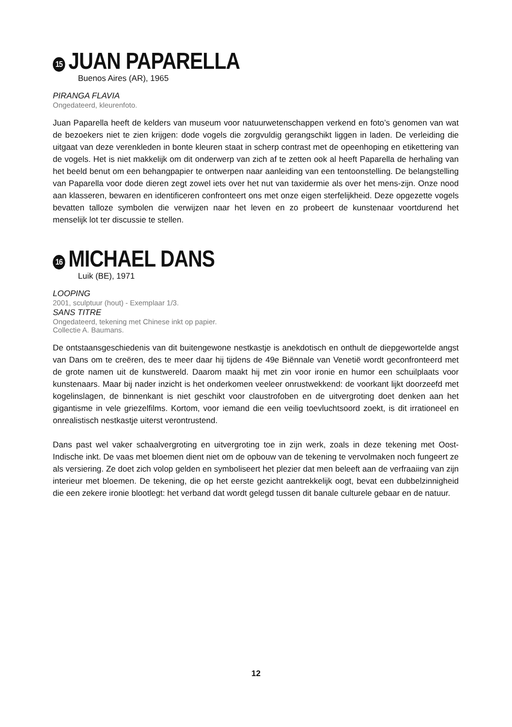15 JUAN PAPARELLA
Buenos Aires (AR), 1965
PIRANGA FLAVIA
Ongedateerd, kleurenfoto.
Juan Paparella heeft de kelders van museum voor natuurwetenschappen verkend en foto’s genomen van wat de bezoekers niet te zien krijgen: dode vogels die zorgvuldig gerangschikt liggen in laden. De verleiding die uitgaat van deze verenkleden in bonte kleuren staat in scherp contrast met de opeenhoping en etikettering van de vogels. Het is niet makkelijk om dit onderwerp van zich af te zetten ook al heeft Paparella de herhaling van het beeld benut om een behangpapier te ontwerpen naar aanleiding van een tentoonstelling. De belangstelling van Paparella voor dode dieren zegt zowel iets over het nut van taxidermie als over het mens-zijn. Onze nood aan klasseren, bewaren en identificeren confronteert ons met onze eigen sterfelijkheid. Deze opgezette vogels bevatten talloze symbolen die verwijzen naar het leven en zo probeert de kunstenaar voortdurend het menselijk lot ter discussie te stellen.
16 MICHAEL DANS
Luik (BE), 1971
LOOPING
2001, sculptuur (hout) - Exemplaar 1/3.
SANS TITRE
Ongedateerd, tekening met Chinese inkt op papier.
Collectie A. Baumans.
De ontstaansgeschiedenis van dit buitengewone nestkastje is anekdotisch en onthult de diepgewortelde angst van Dans om te creëren, des te meer daar hij tijdens de 49e Biënnale van Venetië wordt geconfronteerd met de grote namen uit de kunstwereld. Daarom maakt hij met zin voor ironie en humor een schuilplaats voor kunstenaars. Maar bij nader inzicht is het onderkomen veeleer onrustwekkend: de voorkant lijkt doorzeefd met kogelinslagen, de binnenkant is niet geschikt voor claustrofoben en de uitvergroting doet denken aan het gigantisme in vele griezelfilms. Kortom, voor iemand die een veilig toevluchtsoord zoekt, is dit irrationeel en onrealistisch nestkastje uiterst verontrustend.
Dans past wel vaker schaalvergroting en uitvergroting toe in zijn werk, zoals in deze tekening met Oost-Indische inkt. De vaas met bloemen dient niet om de opbouw van de tekening te vervolmaken noch fungeert ze als versiering. Ze doet zich volop gelden en symboliseert het plezier dat men beleeft aan de verfraaiing van zijn interieur met bloemen. De tekening, die op het eerste gezicht aantrekkelijk oogt, bevat een dubbelzinnigheid die een zekere ironie blootlegt: het verband dat wordt gelegd tussen dit banale culturele gebaar en de natuur.
12